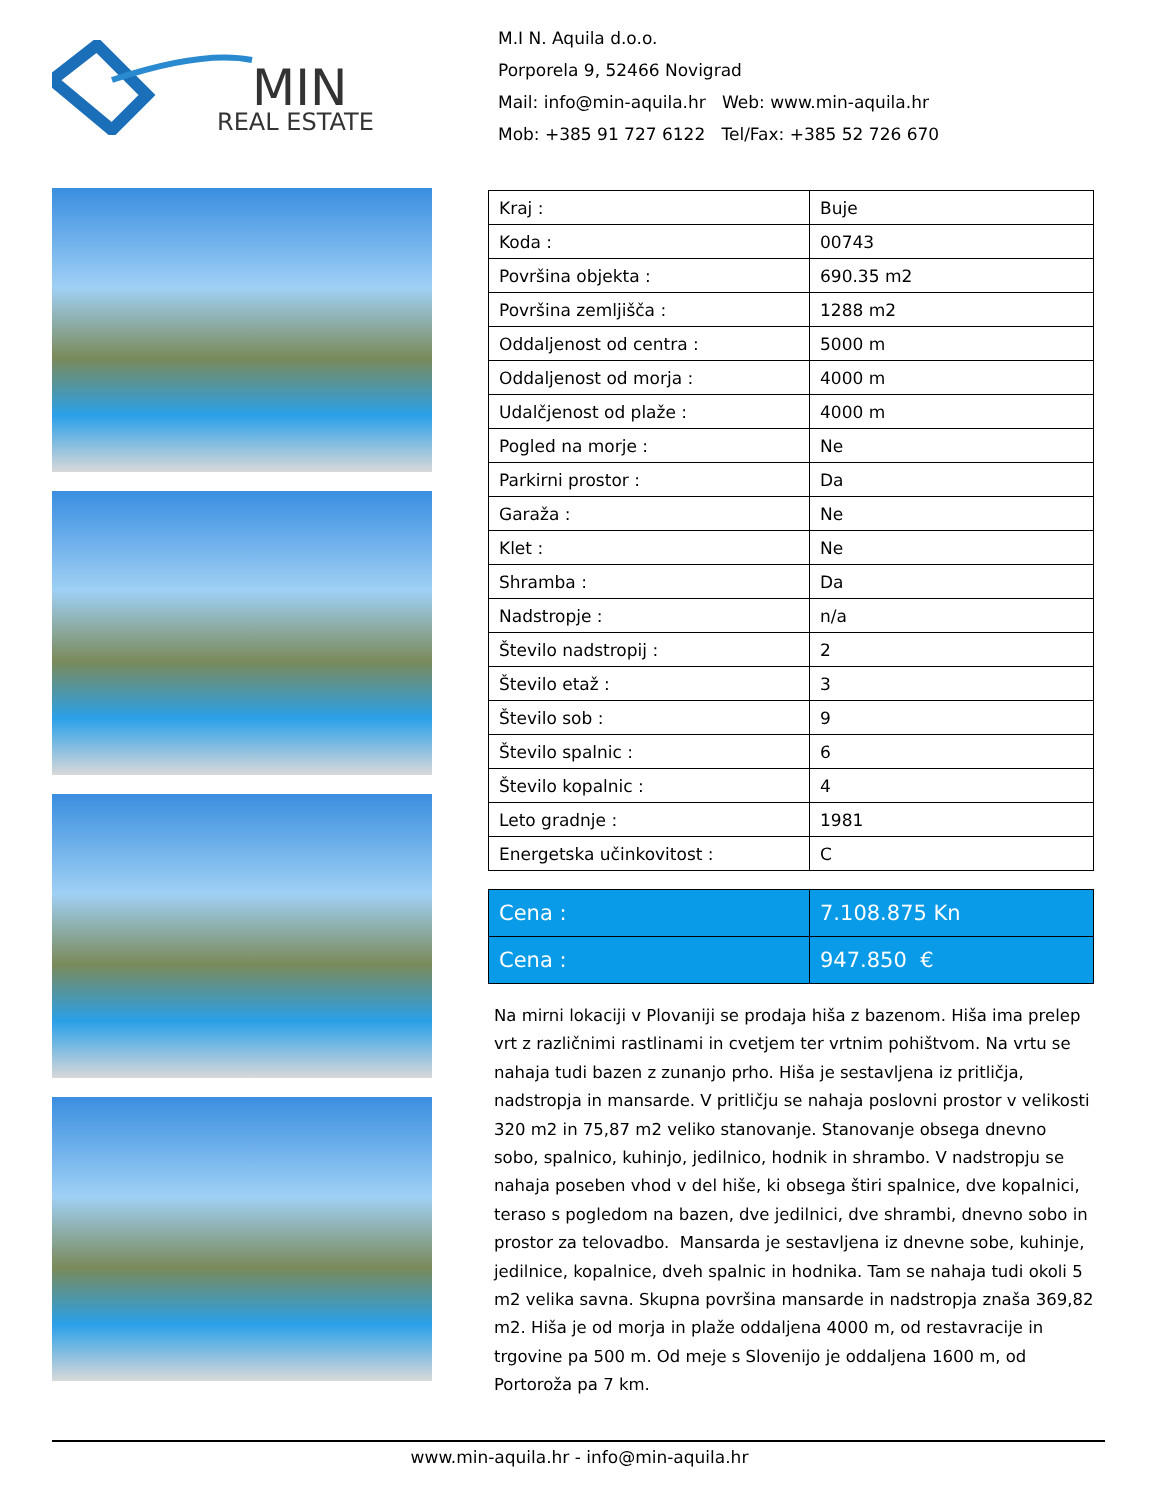MIN
REAL ESTATE
M.I N. Aquila d.o.o.
Porporela 9, 52466 Novigrad
Mail: info@min-aquila.hr Web: www.min-aquila.hr
Mob: +385 91 727 6122 Tel/Fax: +385 52 726 670
| Kraj : | Buje |
| Koda : | 00743 |
| Površina objekta : | 690.35 m2 |
| Površina zemljišča : | 1288 m2 |
| Oddaljenost od centra : | 5000 m |
| Oddaljenost od morja : | 4000 m |
| Udalčjenost od plaže : | 4000 m |
| Pogled na morje : | Ne |
| Parkirni prostor : | Da |
| Garaža : | Ne |
| Klet : | Ne |
| Shramba : | Da |
| Nadstropje : | n/a |
| Število nadstropij : | 2 |
| Število etaž : | 3 |
| Število sob : | 9 |
| Število spalnic : | 6 |
| Število kopalnic : | 4 |
| Leto gradnje : | 1981 |
| Energetska učinkovitost : | C |
| Cena : | 7.108.875 Kn |
| Cena : | 947.850 € |
Na mirni lokaciji v Plovaniji se prodaja hiša z bazenom. Hiša ima prelep vrt z različnimi rastlinami in cvetjem ter vrtnim pohištvom. Na vrtu se nahaja tudi bazen z zunanjo prho. Hiša je sestavljena iz pritličja, nadstropja in mansarde. V pritličju se nahaja poslovni prostor v velikosti 320 m2 in 75,87 m2 veliko stanovanje. Stanovanje obsega dnevno sobo, spalnico, kuhinjo, jedilnico, hodnik in shrambo. V nadstropju se nahaja poseben vhod v del hiše, ki obsega štiri spalnice, dve kopalnici, teraso s pogledom na bazen, dve jedilnici, dve shrambi, dnevno sobo in prostor za telovadbo. Mansarda je sestavljena iz dnevne sobe, kuhinje, jedilnice, kopalnice, dveh spalnic in hodnika. Tam se nahaja tudi okoli 5 m2 velika savna. Skupna površina mansarde in nadstropja znaša 369,82 m2. Hiša je od morja in plaže oddaljena 4000 m, od restavracije in trgovine pa 500 m. Od meje s Slovenijo je oddaljena 1600 m, od Portoroža pa 7 km.
www.min-aquila.hr - info@min-aquila.hr